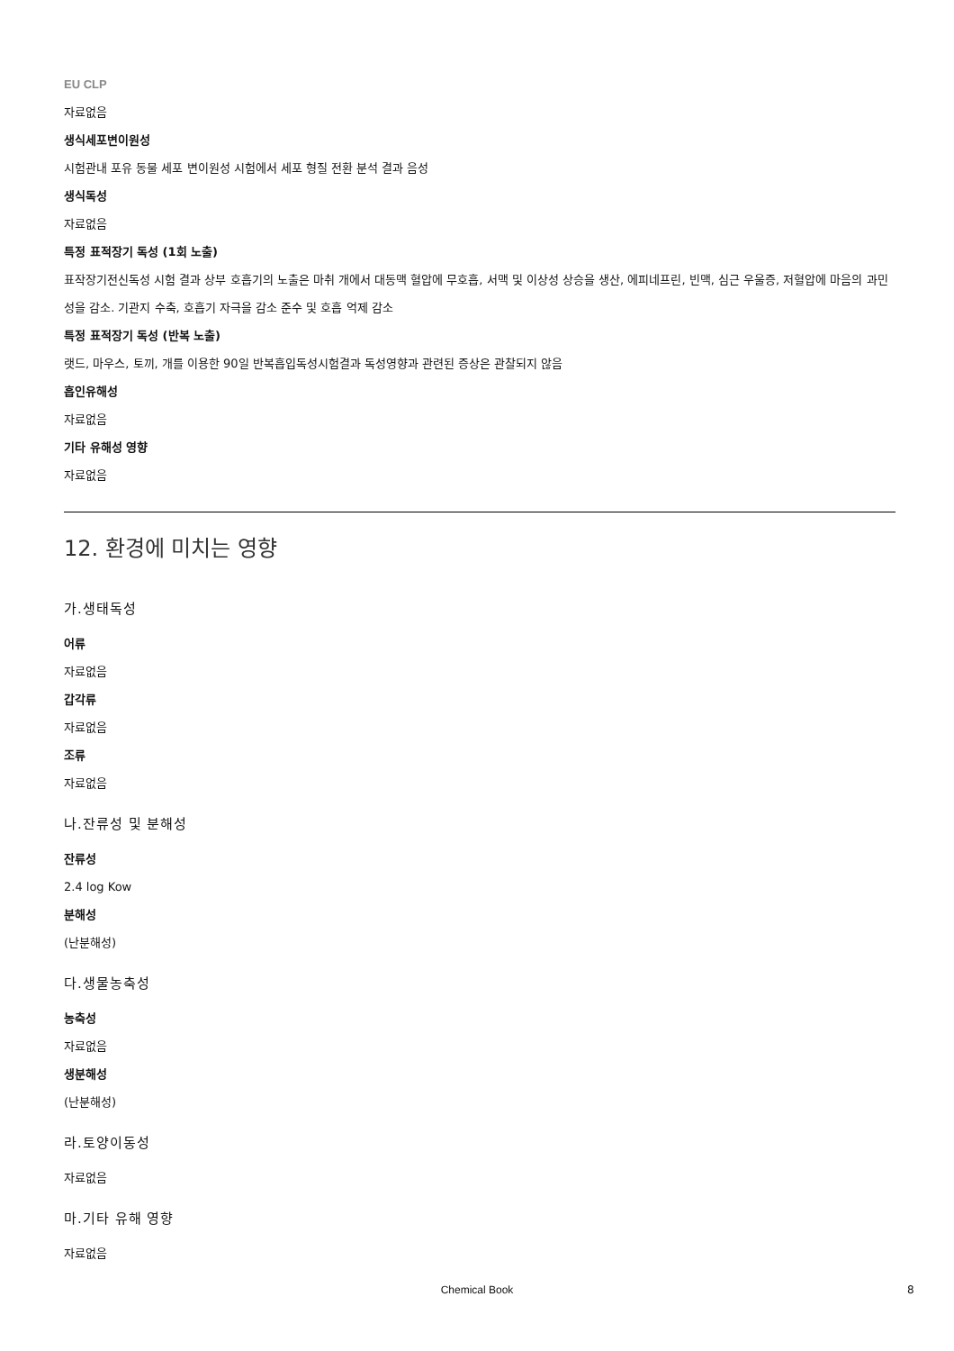EU CLP
자료없음
생식세포변이원성
시험관내 포유 동물 세포 변이원성 시험에서 세포 형질 전환 분석 결과 음성
생식독성
자료없음
특정 표적장기 독성 (1회 노출)
표작장기전신독성 시험 결과 상부 호흡기의 노출은 마취 개에서 대동맥 혈압에 무호흡, 서맥 및 이상성 상승을 생산, 에피네프린, 빈맥, 심근 우울증, 저혈압에 마음의 과민성을 감소. 기관지 수축, 호흡기 자극을 감소 준수 및 호흡 억제 감소
특정 표적장기 독성 (반복 노출)
랫드, 마우스, 토끼, 개를 이용한 90일 반복흡입독성시험결과 독성영향과 관련된 증상은 관찰되지 않음
흡인유해성
자료없음
기타 유해성 영향
자료없음
12. 환경에 미치는 영향
가.생태독성
어류
자료없음
갑각류
자료없음
조류
자료없음
나.잔류성 및 분해성
잔류성
2.4 log Kow
분해성
(난분해성)
다.생물농축성
농축성
자료없음
생분해성
(난분해성)
라.토양이동성
자료없음
마.기타 유해 영향
자료없음
Chemical Book 8